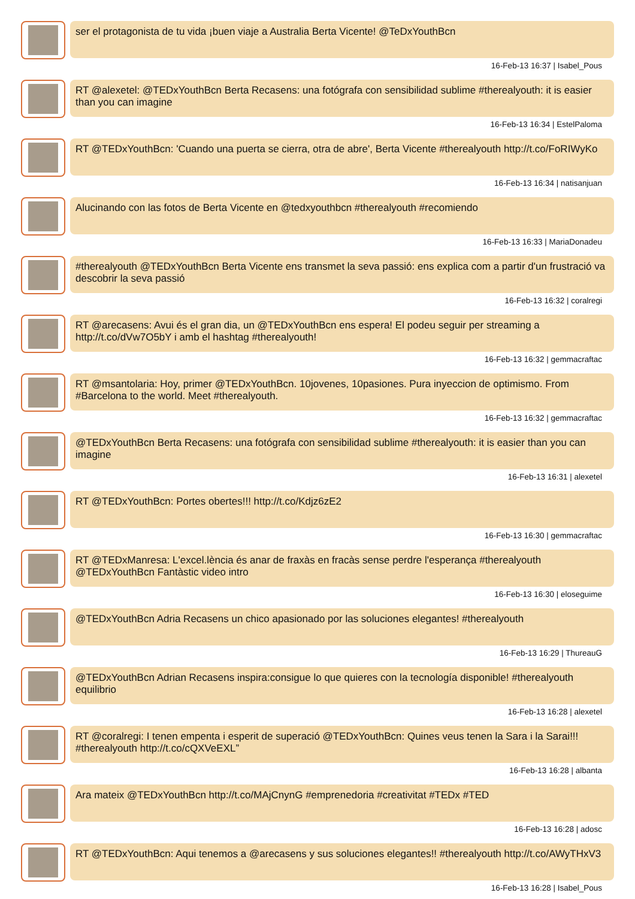ser el protagonista de tu vida ¡buen viaje a Australia Berta Vicente! @TeDxYouthBcn
16-Feb-13 16:37 | Isabel_Pous
RT @alexetel: @TEDxYouthBcn Berta Recasens: una fotógrafa con sensibilidad sublime #therealyouth: it is easier than you can imagine
16-Feb-13 16:34 | EstelPaloma
RT @TEDxYouthBcn: 'Cuando una puerta se cierra, otra de abre', Berta Vicente #therealyouth http://t.co/FoRIWyKo
16-Feb-13 16:34 | natisanjuan
Alucinando con las fotos de Berta Vicente en @tedxyouthbcn #therealyouth #recomiendo
16-Feb-13 16:33 | MariaDonadeu
#therealyouth @TEDxYouthBcn Berta Vicente ens transmet la seva passió: ens explica com a partir d'un frustració va descobrir la seva passió
16-Feb-13 16:32 | coralregi
RT @arecasens: Avui és el gran dia, un @TEDxYouthBcn ens espera! El podeu seguir per streaming a http://t.co/dVw7O5bY i amb el hashtag #therealyouth!
16-Feb-13 16:32 | gemmacraftac
RT @msantolaria: Hoy, primer @TEDxYouthBcn. 10jovenes, 10pasiones. Pura inyeccion de optimismo. From #Barcelona to the world. Meet #therealyouth.
16-Feb-13 16:32 | gemmacraftac
@TEDxYouthBcn Berta Recasens: una fotógrafa con sensibilidad sublime #therealyouth: it is easier than you can imagine
16-Feb-13 16:31 | alexetel
RT @TEDxYouthBcn: Portes obertes!!! http://t.co/Kdjz6zE2
16-Feb-13 16:30 | gemmacraftac
RT @TEDxManresa: L'excel.lència és anar de fraxàs en fracàs sense perdre l'esperança #therealyouth @TEDxYouthBcn Fantàstic video intro
16-Feb-13 16:30 | eloseguime
@TEDxYouthBcn Adria Recasens un chico apasionado por las soluciones elegantes! #therealyouth
16-Feb-13 16:29 | ThureauG
@TEDxYouthBcn Adrian Recasens inspira:consigue lo que quieres con la tecnología disponible! #therealyouth equilibrio
16-Feb-13 16:28 | alexetel
RT @coralregi: I tenen empenta i esperit de superació @TEDxYouthBcn: Quines veus tenen la Sara i la Sarai!!! #therealyouth http://t.co/cQXVeEXL”
16-Feb-13 16:28 | albanta
Ara mateix @TEDxYouthBcn http://t.co/MAjCnynG #emprenedoria #creativitat #TEDx #TED
16-Feb-13 16:28 | adosc
RT @TEDxYouthBcn: Aqui tenemos a @arecasens y sus soluciones elegantes!! #therealyouth http://t.co/AWyTHxV3
16-Feb-13 16:28 | Isabel_Pous